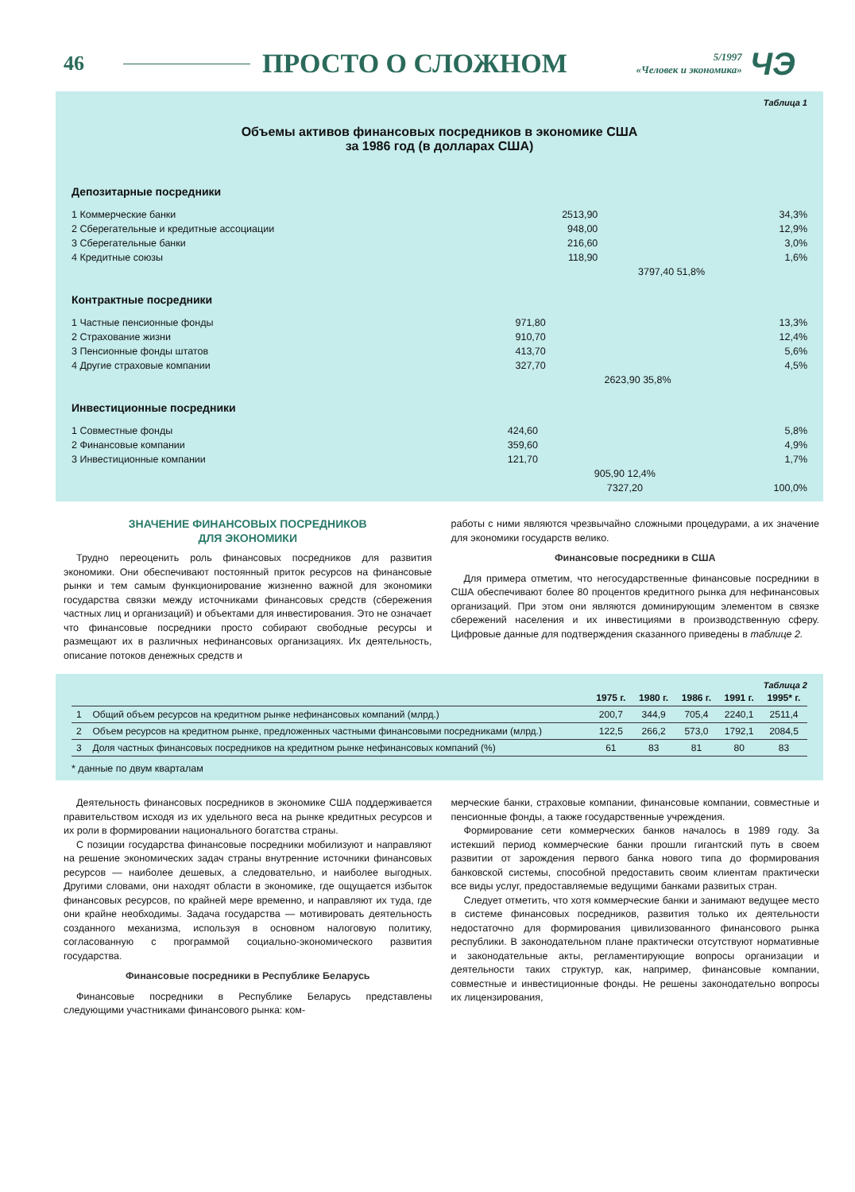46 ПРОСТО О СЛОЖНОМ
5/1997
«Человек и экономика»
ЧЭ
Таблица 1
Объемы активов финансовых посредников в экономике США
за 1986 год (в долларах США)
Депозитарные посредники
| 1 Коммерческие банки | 2513,90 | | 34,3% |
| 2 Сберегательные и кредитные ассоциации | 948,00 | | 12,9% |
| 3 Сберегательные банки | 216,60 | | 3,0% |
| 4 Кредитные союзы | 118,90 | | 1,6% |
| | | 3797,40 51,8% | |
Контрактные посредники
| 1 Частные пенсионные фонды | 971,80 | | 13,3% |
| 2 Страхование жизни | 910,70 | | 12,4% |
| 3 Пенсионные фонды штатов | 413,70 | | 5,6% |
| 4 Другие страховые компании | 327,70 | | 4,5% |
| | | 2623,90 35,8% | |
Инвестиционные посредники
| 1 Совместные фонды | 424,60 | | 5,8% |
| 2 Финансовые компании | 359,60 | | 4,9% |
| 3 Инвестиционные компании | 121,70 | | 1,7% |
| | | 905,90 12,4% | |
| | | 7327,20 | 100,0% |
ЗНАЧЕНИЕ ФИНАНСОВЫХ ПОСРЕДНИКОВ
ДЛЯ ЭКОНОМИКИ
Трудно переоценить роль финансовых посредников для развития экономики. Они обеспечивают постоянный приток ресурсов на финансовые рынки и тем самым функционирование жизненно важной для экономики государства связки между источниками финансовых средств (сбережения частных лиц и организаций) и объектами для инвестирования. Это не означает что финансовые посредники просто собирают свободные ресурсы и размещают их в различных нефинансовых организациях. Их деятельность, описание потоков денежных средств и
работы с ними являются чрезвычайно сложными процедурами, а их значение для экономики государств велико.
Финансовые посредники в США
Для примера отметим, что негосударственные финансовые посредники в США обеспечивают более 80 процентов кредитного рынка для нефинансовых организаций. При этом они являются доминирующим элементом в связке сбережений населения и их инвестициями в производственную сферу. Цифровые данные для подтверждения сказанного приведены в таблице 2.
Таблица 2
| | | 1975 г. | 1980 г. | 1986 г. | 1991 г. | 1995* г. |
| --- | --- | --- | --- | --- | --- | --- |
| 1 | Общий объем ресурсов на кредитном рынке нефинансовых компаний (млрд.) | 200,7 | 344,9 | 705,4 | 2240,1 | 2511,4 |
| 2 | Объем ресурсов на кредитном рынке, предложенных частными финансовыми посредниками (млрд.) | 122,5 | 266,2 | 573,0 | 1792,1 | 2084,5 |
| 3 | Доля частных финансовых посредников на кредитном рынке нефинансовых компаний (%) | 61 | 83 | 81 | 80 | 83 |
* данные по двум кварталам
Деятельность финансовых посредников в экономике США поддерживается правительством исходя из их удельного веса на рынке кредитных ресурсов и их роли в формировании национального богатства страны.
С позиции государства финансовые посредники мобилизуют и направляют на решение экономических задач страны внутренние источники финансовых ресурсов — наиболее дешевых, а следовательно, и наиболее выгодных. Другими словами, они находят области в экономике, где ощущается избыток финансовых ресурсов, по крайней мере временно, и направляют их туда, где они крайне необходимы. Задача государства — мотивировать деятельность созданного механизма, используя в основном налоговую политику, согласованную с программой социально-экономического развития государства.
Финансовые посредники в Республике Беларусь
Финансовые посредники в Республике Беларусь представлены следующими участниками финансового рынка: ком-
мерческие банки, страховые компании, финансовые компании, совместные и пенсионные фонды, а также государственные учреждения.
Формирование сети коммерческих банков началось в 1989 году. За истекший период коммерческие банки прошли гигантский путь в своем развитии от зарождения первого банка нового типа до формирования банковской системы, способной предоставить своим клиентам практически все виды услуг, предоставляемые ведущими банками развитых стран.
Следует отметить, что хотя коммерческие банки и занимают ведущее место в системе финансовых посредников, развития только их деятельности недостаточно для формирования цивилизованного финансового рынка республики. В законодательном плане практически отсутствуют нормативные и законодательные акты, регламентирующие вопросы организации и деятельности таких структур, как, например, финансовые компании, совместные и инвестиционные фонды. Не решены законодательно вопросы их лицензирования,